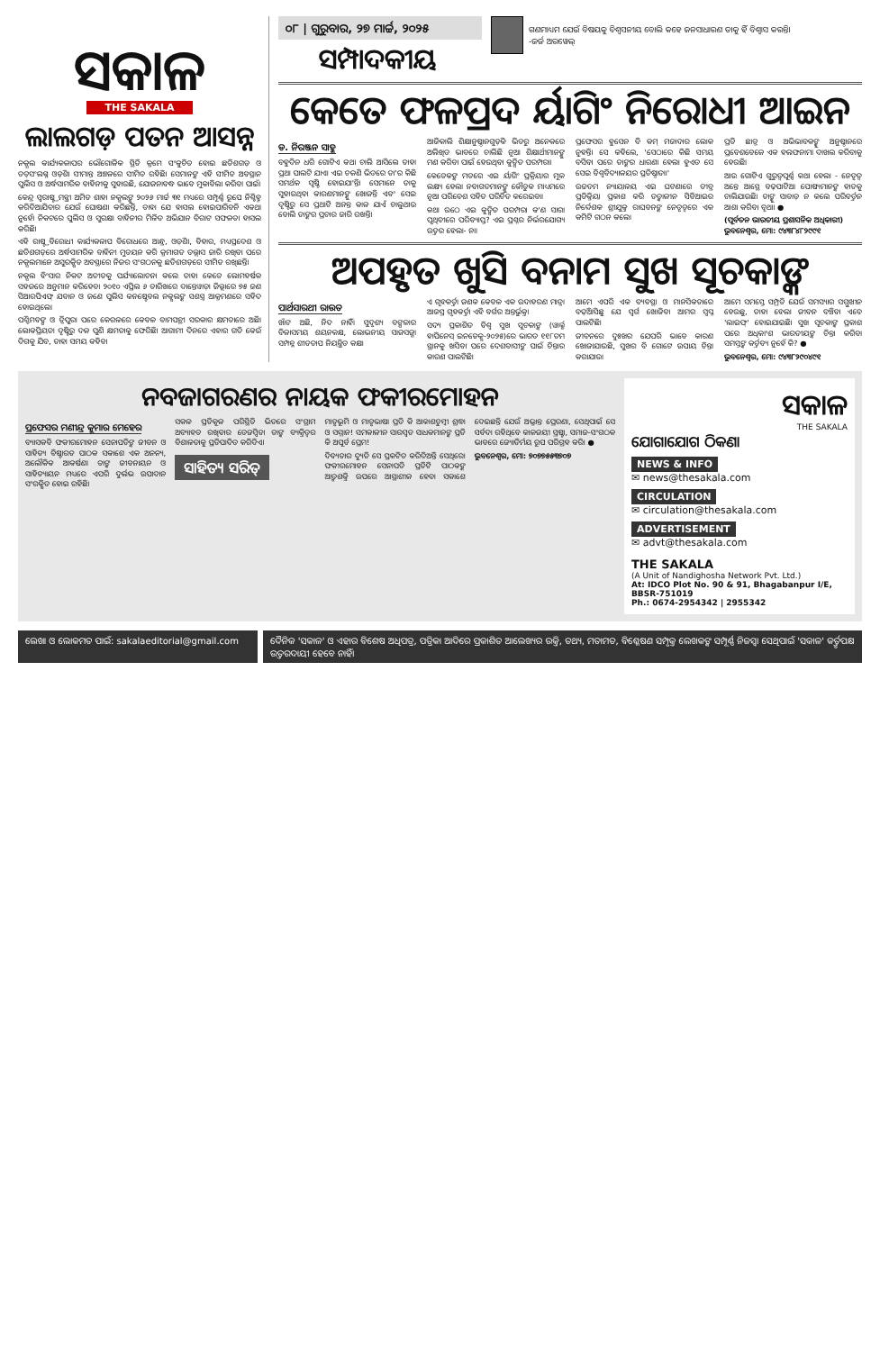ସକାଳ
THE SAKALA
ଲାଲଗଡ଼ ପତନ ଆସନ୍ନ
ନକ୍ସଲ କାର୍ଯ୍ୟକଳାପର ଭୌଗୋଳିକ ସ୍ଥିତି କ୍ରମେ ସଂକୁଚିତ ହୋଇ ଛତିଶଗଡ଼ ଓ ତତ୍‌ସଂଲଗ୍ନ ଓଡ଼ିଶା ସୀମାନ୍ତ ଅଞ୍ଚଳରେ ସୀମିତ ରହିଛି। ସେମାନଙ୍କ ଏହି ସୀମିତ ଅବସ୍ଥାନ ପୁଲିସ ଓ ଅର୍ଦ୍ଧସାମରିକ ବାହିନୀକୁ ସୁହାଉଛି, ଯୋଜନାବଦ୍ଧ ଭାବେ ମୁକାବିଲା କରିବା ପାଇଁ।
କେନ୍ଦ୍ର ସ୍ୱରାଷ୍ଟ୍ରମନ୍ତ୍ରୀ ଅମିତ ଶାହା ନକ୍ସଲଙ୍କୁ ୨୦୨୬ ମାର୍ଚ୍ଚ ୩୧ ମଧ୍ୟରେ ସମ୍ପୂର୍ଣ୍ଣ ରୂପେ ନିଶ୍ଚିହ୍ନ କରିଦିଆଯିବାର ଯେଉଁ ଘୋଷଣା କରିଛନ୍ତି, ତାହା ଯେ ହାସଲ ହୋଇପାରିବନି ଏକଥା ନୁହେଁ। ନିକଟରେ ପୁଲିସ ଓ ସୁରକ୍ଷା ବାହିନୀର ମିଳିତ ଅଭିଯାନ ବିରାଟ ସଫଳତା ହାସଲ କରିଛି।
ଏହି ରାଷ୍ଟ୍ରବିରୋଧୀ କାର୍ଯ୍ୟକଳାପ ବିରୋଧରେ ଆନ୍ଧ୍ର, ଓଡ଼ିଶା, ବିହାର, ମଧ୍ୟପ୍ରଦେଶ ଓ ଛତିଶଗଡ଼ରେ ଅର୍ଦ୍ଧସାମରିକ ବାହିନୀ ମୁତୟନ କରି କ୍ରମାଗତ ତଲ୍ଲାସ ଜାରି ରଖିବା ପରେ ନକ୍ସଲମାନେ ଅସୁରକ୍ଷିତ ଅବସ୍ଥାରେ ନିଜର ସଂଗଠନକୁ ଛତିଶଗଡ଼ରେ ସୀମିତ ରଖିଛନ୍ତି।
ନକ୍ସଲ ହିଂସାର ନିକଟ ଅତୀତକୁ ପର୍ଯ୍ୟାଲୋଚନା କଲେ ତାହା କେତେ ଲୋମହର୍ଷକ ସହଜରେ ଅନୁମାନ କରିହେବ। ୨୦୧୦ ଏପ୍ରିଲ ୬ ତାରିଖରେ ଦାନ୍ତେୱାଡ଼ା ଜିଲ୍ଲାରେ ୭୫ ଜଣ ସିଆରପିଏଫ୍ ଯବାନ ଓ ଜଣେ ପୁଲିସ କନଷ୍ଟେବଲ ନକ୍ସଲଙ୍କ ସଶସ୍ତ୍ର ଆକ୍ରମଣରେ ସହିଦ ହୋଇଥିଲେ।
ପଶ୍ଚିମବଙ୍ଗ ଓ ତ୍ରିପୁରା ପରେ କେରଳରେ କେବଳ ବାମପନ୍ଥୀ ସରକାର କ୍ଷମତାରେ ଅଛି। ଲୋକପ୍ରିୟତା ଦୃଷ୍ଟିରୁ ଦଳ ପୁଣି କ୍ଷମତାକୁ ଫେରିଛି। ଆଗାମୀ ଦିନରେ ଏହାର ଗତି କେଉଁ ଦିଗକୁ ଯିବ, ତାହା ସମୟ କହିବ।
୦୮ | ଗୁରୁବାର, ୨୭ ମାର୍ଚ୍ଚ, ୨୦୨୫
ସମ୍ପାଦକୀୟ
ଗଣମାଧ୍ୟମ ଯେଉଁ ବିଷୟକୁ ବିଶ୍ୱସନୀୟ ବୋଲି କହେ ଜନସାଧାରଣ ତାକୁ ହିଁ ବିଶ୍ୱାସ କରନ୍ତି।
-ଜର୍ଜ ଅରୱେଲ୍
କେତେ ଫଳପ୍ରଦ ର୍ୟାଗିଂ ନିରୋଧୀ ଆଇନ
ଡ. ନିରଞ୍ଜନ ସାହୁ
ବହୁଦିନ ଧରି ଗୋଟିଏ କଥା ଚାଲି ଆସିଲେ ତାହା ପ୍ରଥା ପାଲଟି ଯାଏ। ଏଇ ଚଳଣି ଭିତରେ ତା'ର କିଛି ସମର୍ଥକ ସୃଷ୍ଟି ହୋଇଯା'ନ୍ତି। ସେମାନେ ତାକୁ ସୁହାଉଥିବା କାରଣମାନଙ୍କୁ ଖୋଜନ୍ତି ଏବଂ ସେଇ ଦୃଷ୍ଟିରୁ ସେ ପ୍ରଥାଟି ଅନନ୍ତ କାଳ ଯାଏଁ ଚାଲୁଥାଉ ବୋଲି ତାଙ୍କର ପ୍ରଚାର ଜାରି ରଖନ୍ତି।
ଆଜିକାଲି ଶିକ୍ଷାନୁଷ୍ଠାନଗୁଡ଼ିକ ଭିତରୁ ଅନେକରେ ଅଲିଖିତ ଭାବରେ ଚାଲିଛି ନୂଆ ଶିକ୍ଷାର୍ଥୀମାନଙ୍କୁ ମଣ କରିବା ପାଇଁ ହେଉଥିବା କୁତ୍ସିତ ପରମ୍ପରା।
କେତେକଙ୍କ ମତରେ ଏଇ ର୍ୟାଗିଂ ପ୍ରକ୍ରିୟାର ମୂଳ ଲକ୍ଷ୍ୟ ହେଲା ନବାଗତମାନଙ୍କୁ କୌତୁକ ମାଧ୍ୟମରେ ନୂଆ ପରିବେଶ ସହିତ ପରିଚିତ କରେଇବା।
କଥା ଉଠେ ଏଇ କୁତ୍ସିତ ପରମ୍ପରା କ'ଣ ସାରା ପୃଥିବୀରେ ପରିବ୍ୟାପ୍ତ? ଏଇ ପ୍ରଶ୍ନର ନିର୍ଭରଯୋଗ୍ୟ ଉତ୍ତର ହେଲା- ନା।
ପ୍ରଫେସର ହୁସେନ ବି କମ୍ ମଜାଦାର ଲୋକ ନୁହନ୍ତି। ସେ କହିଲେ, 'ସେଠାରେ କିଛି ସମୟ ବସିବା ପରେ ତାଙ୍କର ଧାରଣା ହେଲା ହୁଏତ ସେ ସେଇ ବିଶ୍ୱବିଦ୍ୟାଳୟର ପ୍ରତିଷ୍ଠାତା।'
ଉଚ୍ଚତମ ନ୍ୟାୟାଳୟ ଏଇ ଘଟଣାରେ ତୀବ୍ର ପ୍ରତିକ୍ରିୟା ପ୍ରକାଶ କରି ତତ୍କାଳୀନ ସିବିଆଇର ନିର୍ଦ୍ଦେଶକ ଶ୍ରୀଯୁକ୍ତ ରାଘବନଙ୍କ ନେତୃତ୍ୱରେ ଏକ କମିଟି ଗଠନ କଲେ।
ପ୍ରତି ଛାତ୍ର ଓ ଅଭିଭାବକଙ୍କୁ ଅନୁଷ୍ଠାନରେ ପ୍ରବେଶବେଳେ ଏକ ହଲଫନାମା ଦାଖଲ କରିବାକୁ ହେଉଛି।
ଆଉ ଗୋଟିଏ ଗୁରୁତ୍ୱପୂର୍ଣ୍ଣ କଥା ହେଲା - ନେତୃତ୍ୱ ଅନ୍ତେ ଆସ୍ଥେ ବଢ଼ପାଟିଆ ପୋଷ୍ୟମାନଙ୍କ ହାତକୁ ଚାଲିଯାଉଛି। ତାଙ୍କୁ ସାବାଡ଼ ନ କଲେ ପରିବର୍ତ୍ତନ ଆଶା କରିବା ବୃଥା। ●
(ପୂର୍ବତନ ଭାରତୀୟ ପ୍ରଶାସନିକ ଅଧିକାରୀ)
ଭୁବନେଶ୍ୱର, ମୋ: ୯୪୩୮୪୮୨୯୯୧
ଅପହୃତ ଖୁସି ବନାମ ସୁଖ ସୂଚକାଙ୍କ
ପାର୍ଥସାରଥୀ ରାଉତ
ଖାଁଟ ଅଛି, ନିଦ ନାହିଁ। ସୁଦୃଶ୍ୟ ବଙ୍ଗଳାର ବିଳାସମୟ ଶୟନକକ୍ଷ, ଲୋଭନୀୟ ସାଜସଜ୍ଜା ସମ୍ପନ୍ନ ଶୀତତାପ ନିୟନ୍ତ୍ରିତ କକ୍ଷ।
ଏ ଗୃହକର୍ତ୍ତା ଜଣକ କେବଳ ଏକ ଉଦାହରଣ ମାତ୍ର। ଆଜସ୍ର ଗୃହକର୍ତ୍ତା ଏହି ବର୍ଗର ଅନ୍ତର୍ଭୁକ୍ତ।
ସଦ୍ୟ ପ୍ରକାଶିତ ବିଶ୍ୱ ସୁଖ ସୂଚକାଙ୍କ (ୱାର୍ଲ୍ଡ ହାପିନେସ୍ ଇନଡେକ୍ସ-୨୦୨୫)ରେ ଭାରତ ୧୧୮ତମ ସ୍ଥାନକୁ ଖସିବା ପରେ ଦେଶବାସୀଙ୍କ ପାଇଁ ଚିନ୍ତାର କାରଣ ପାଲଟିଛି।
ଆମେ ଏପରି ଏକ ବ୍ୟବସ୍ଥା ଓ ମାନସିକତାରେ ବଢ଼ିଆସିଛୁ ଯେ ସ୍ୱର୍ଗ ଖୋଜିବା ଆମର ସ୍ୱପ୍ନ ପାଲଟିଛି।
ଜୀବନରେ ଦୁଃଖର ଯେପରି ଭାବେ କାରଣ ଖୋଜାଯାଉଛି, ସୁଖର ବି ଗୋଟେ ଉପାୟ ଚିନ୍ତା କରାଯାଉ।
ଆମେ ସମସ୍ତେ ସମ୍ପ୍ରତି ଯେଉଁ ସମସ୍ୟାର ସମ୍ମୁଖୀନ ହେଉଛୁ, ତାହା ହେଲା ଜୀବନ ବଞ୍ଚିବା ଏବେ 'ଲାଇଫ୍' ହୋଇଯାଇଛି। ସୁଖ ସୂଚକାଙ୍କ ପ୍ରକାଶ ପରେ ଅଧିକାଂଶ ଭାରତୀୟଙ୍କ ଚିନ୍ତା କରିବା ସମସ୍ତଙ୍କ କର୍ତ୍ତବ୍ୟ ନୁହେଁ କି? ●
ଭୁବନେଶ୍ୱର, ମୋ: ୯୪୩୮୨୯୦୪୯୧
ନବଜାଗରଣର ନାୟକ ଫକୀରମୋହନ
ପ୍ରଫେସର ମଣୀନ୍ଦ୍ର କୁମାର ମେହେର
ବ୍ୟାସକବି ଫକୀରମୋହନ ସେନାପତିଙ୍କ ଜୀବନ ଓ ସାହିତ୍ୟ ବିଷ୍ଟାରତ ପାଠକ ସକାଶେ ଏକ ଅନନ୍ୟ, ଅଲୌକିକ ଆକର୍ଷଣ। ତାଙ୍କ ଜୀବନାୟନ ଓ ସାହିତ୍ୟାୟନ ମଧ୍ୟରେ ଏପରି ଦୁର୍ଲଭ ଉପାଦାନ ସଂରକ୍ଷିତ ହୋଇ ରହିଛି।
ସକଳ ପ୍ରତିକୂଳ ପରିସ୍ଥିତି ଭିତରେ ସଂଗ୍ରାମ ଅବ୍ୟାହତ ରଖିବାର ତେଜସ୍ୱିତା ତାଙ୍କ ବ୍ୟକ୍ତିତ୍ୱର ବିଶାଳତାକୁ ପ୍ରତିପାଦିତ କରିଦିଏ।
ସାହିତ୍ୟ ସରିତ୍
ମାତୃଭୂମି ଓ ମାତୃଭାଷା ପ୍ରତି କି ଆକାଶଚୁମ୍ବୀ ଶ୍ରଦ୍ଧା ଓ ସମ୍ମାନ! ସମକାଳୀନ ସାରସ୍ୱତ ସାଧକମାନଙ୍କ ପ୍ରତି କି ଅପୂର୍ବ ପ୍ରେମ!
ଦିବ୍ୟତାର ଦ୍ୟୁତି ସେ ପ୍ରକଟିତ କରିଦିଅନ୍ତି ସେଥିରେ। ଫକୀରମୋହନ ସେନାପତି ପ୍ରତିଟି ପାଠକଙ୍କ ଆତ୍ମଶକ୍ତି ଉପରେ ଆସ୍ଥାଶୀଳ ହେବା ସକାଶେ ଦେଇଛନ୍ତି ଯେଉଁ ଅଭ୍ରାନ୍ତ ପ୍ରେରଣା, ସେଥିପାଇଁ ସେ ସର୍ବଦା ରହିଥିବେ କାଳଜୟୀ ସ୍ରଷ୍ଟା, ସମାଜ-ସଂଗଠକ ଭାବରେ ଜ୍ୟୋତିର୍ମୟ ରୂପ ପରିଗ୍ରହ କରି। ●
ଭୁବନେଶ୍ୱର, ମୋ: ୭୦୭୭୫୫୩୭୦୭
ସକାଳ
THE SAKALA
ଯୋଗାଯୋଗ ଠିକଣା
NEWS & INFO
✉ news@thesakala.com
CIRCULATION
✉ circulation@thesakala.com
ADVERTISEMENT
✉ advt@thesakala.com
THE SAKALA
(A Unit of Nandighosha Network Pvt. Ltd.)
At: IDCO Plot No. 90 & 91, Bhagabanpur I/E, BBSR-751019
Ph.: 0674-2954342 | 2955342
ଲେଖା ଓ ଲୋକମତ ପାଇଁ: sakalaeditorial@gmail.com
ଦୈନିକ 'ସକାଳ' ଓ ଏହାର ବିଶେଷ ଅଧିପତ୍ର, ପତ୍ରିକା ଆଦିରେ ପ୍ରକାଶିତ ଆଲେଖ୍ୟର ଉକ୍ତି, ତଥ୍ୟ, ମତାମତ, ବିଶ୍ଳେଷଣ ସମ୍ପୃକ୍ତ ଲେଖକଙ୍କ ସମ୍ପୂର୍ଣ୍ଣ ନିଜସ୍ୱ। ସେଥିପାଇଁ 'ସକାଳ' କର୍ତ୍ତୃପକ୍ଷ ଉତ୍ତରଦାୟୀ ହେବେ ନାହିଁ।